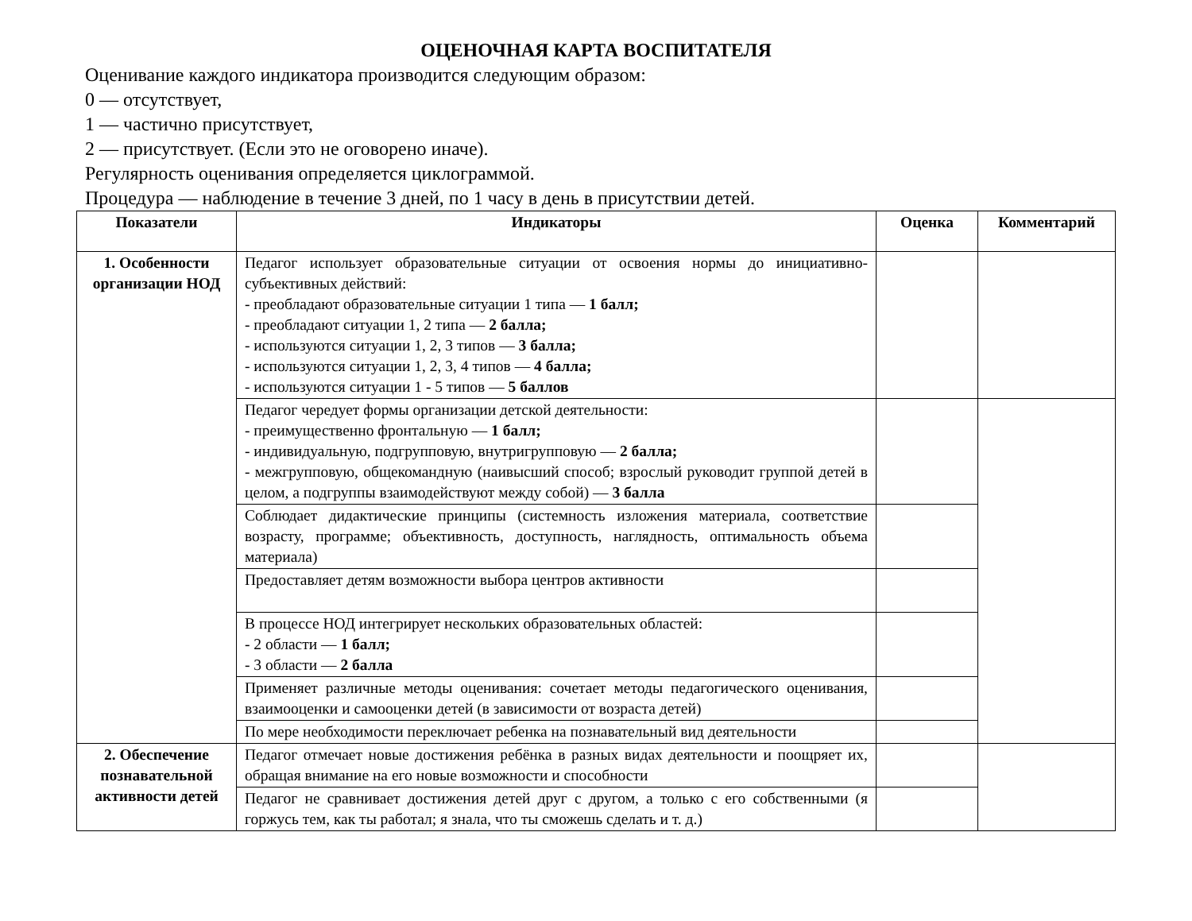ОЦЕНОЧНАЯ КАРТА ВОСПИТАТЕЛЯ
Оценивание каждого индикатора производится следующим образом:
0 — отсутствует,
1 — частично присутствует,
2 — присутствует. (Если это не оговорено иначе).
Регулярность оценивания определяется циклограммой.
Процедура — наблюдение в течение 3 дней, по 1 часу в день в присутствии детей.
| Показатели | Индикаторы | Оценка | Комментарий |
| --- | --- | --- | --- |
| 1. Особенности организации НОД | Педагог использует образовательные ситуации от освоения нормы до инициативно-субъективных действий: - преобладают образовательные ситуации 1 типа — 1 балл; - преобладают ситуации 1, 2 типа — 2 балла; - используются ситуации 1, 2, 3 типов — 3 балла; - используются ситуации 1, 2, 3, 4 типов — 4 балла; - используются ситуации 1 - 5 типов — 5 баллов | | |
| | Педагог чередует формы организации детской деятельности: - преимущественно фронтальную — 1 балл; - индивидуальную, подгрупповую, внутригрупповую — 2 балла; - межгрупповую, общекомандную (наивысший способ; взрослый руководит группой детей в целом, а подгруппы взаимодействуют между собой) — 3 балла | | |
| | Соблюдает дидактические принципы (системность изложения материала, соответствие возрасту, программе; объективность, доступность, наглядность, оптимальность объема материала) | | |
| | Предоставляет детям возможности выбора центров активности | | |
| | В процессе НОД интегрирует нескольких образовательных областей: - 2 области — 1 балл; - 3 области — 2 балла | | |
| | Применяет различные методы оценивания: сочетает методы педагогического оценивания, взаимооценки и самооценки детей (в зависимости от возраста детей) | | |
| | По мере необходимости переключает ребенка на познавательный вид деятельности | | |
| 2. Обеспечение познавательной активности детей | Педагог отмечает новые достижения ребёнка в разных видах деятельности и поощряет их, обращая внимание на его новые возможности и способности | | |
| | Педагог не сравнивает достижения детей друг с другом, а только с его собственными (я горжусь тем, как ты работал; я знала, что ты сможешь сделать и т. д.) | | |